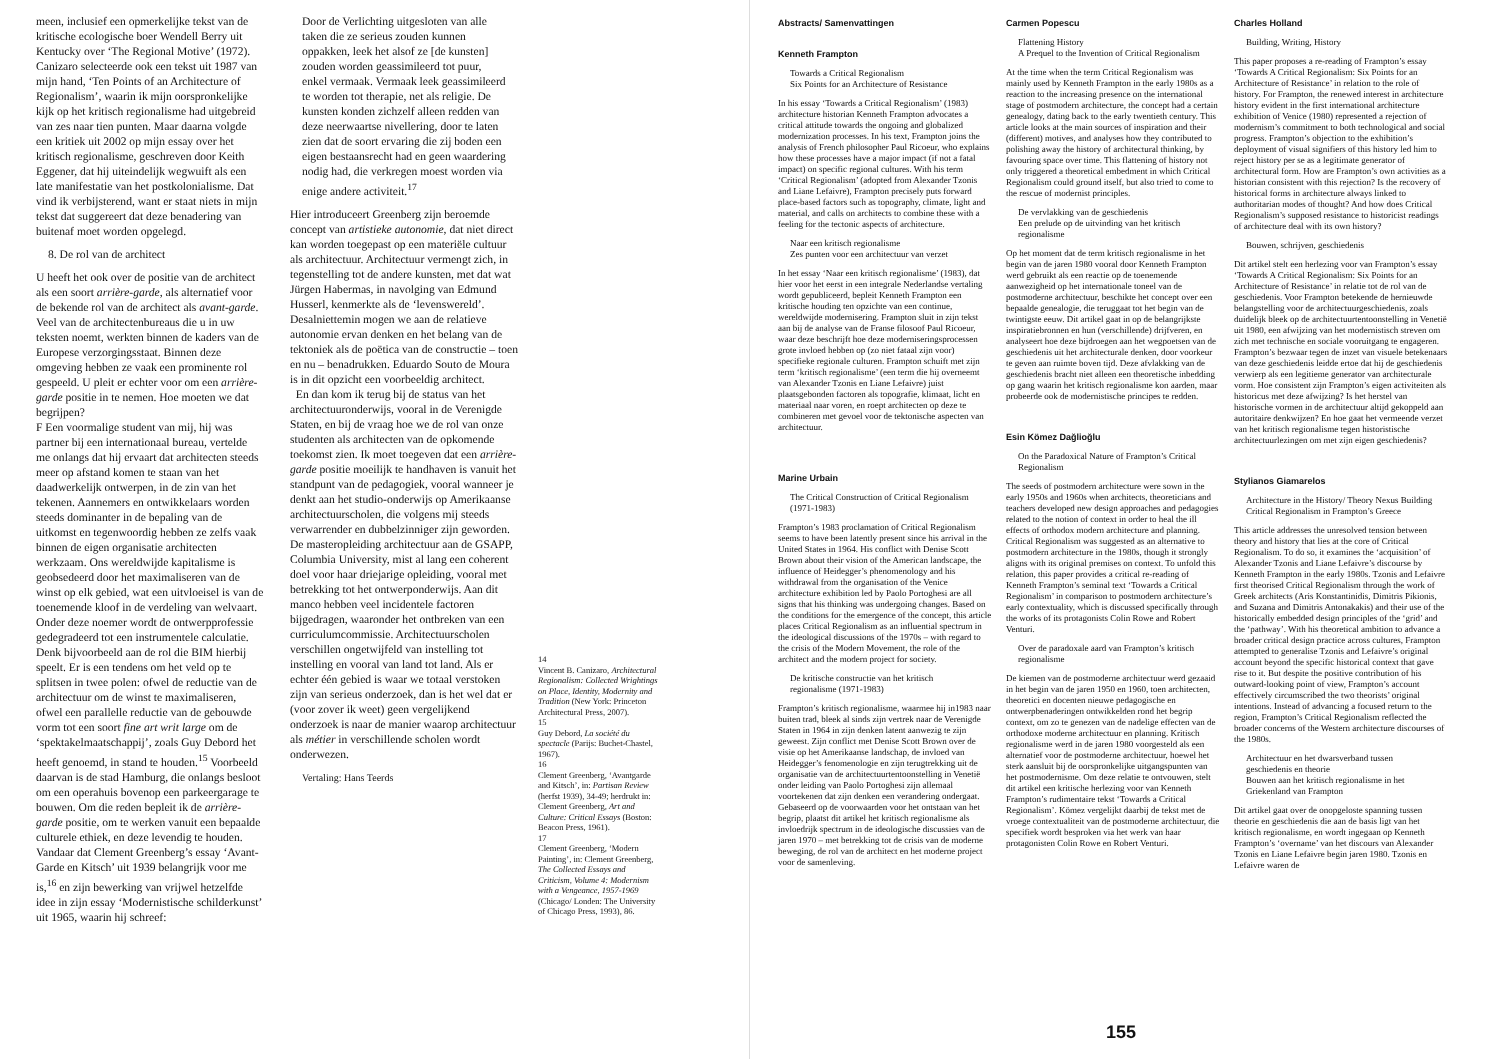meen, inclusief een opmerkelijke tekst van de kritische ecologische boer Wendell Berry uit Kentucky over ‘The Regional Motive’ (1972). Canizaro selecteerde ook een tekst uit 1987 van mijn hand, ‘Ten Points of an Architecture of Regionalism’, waarin ik mijn oorspronkelijke kijk op het kritisch regionalisme had uitgebreid van zes naar tien punten. Maar daarna volgde een kritiek uit 2002 op mijn essay over het kritisch regionalisme, geschreven door Keith Eggener, dat hij uiteindelijk wegwuift als een late manifestatie van het postkolonialisme. Dat vind ik verbijsterend, want er staat niets in mijn tekst dat suggereert dat deze benadering van buitenaf moet worden opgelegd.
8. De rol van de architect
U heeft het ook over de positie van de architect als een soort arrière-garde, als alternatief voor de bekende rol van de architect als avant-garde. Veel van de architectenbureaus die u in uw teksten noemt, werkten binnen de kaders van de Europese verzorgingsstaat. Binnen deze omgeving hebben ze vaak een prominente rol gespeeld. U pleit er echter voor om een arrière-garde positie in te nemen. Hoe moeten we dat begrijpen?
F Een voormalige student van mij, hij was partner bij een internationaal bureau, vertelde me onlangs dat hij ervaart dat architecten steeds meer op afstand komen te staan van het daadwerkelijk ontwerpen, in de zin van het tekenen. Aannemers en ontwikkelaars worden steeds dominanter in de bepaling van de uitkomst en tegenwoordig hebben ze zelfs vaak binnen de eigen organisatie architecten werkzaam. Ons wereldwijde kapitalisme is geobsedeerd door het maximaliseren van de winst op elk gebied, wat een uitvloeisel is van de toenemende kloof in de verdeling van welvaart. Onder deze noemer wordt de ontwerpprofessie gedegradeerd tot een instrumentele calculatie. Denk bijvoorbeeld aan de rol die BIM hierbij speelt. Er is een tendens om het veld op te splitsen in twee polen: ofwel de reductie van de architectuur om de winst te maximaliseren, ofwel een parallelle reductie van de gebouwde vorm tot een soort fine art writ large om de ‘spektakelmaatschappij’, zoals Guy Debord het heeft genoemd, in stand te houden.<sup>15</sup> Voorbeeld daarvan is de stad Hamburg, die onlangs besloot om een operahuis bovenop een parkeergarage te bouwen. Om die reden bepleit ik de arrière-garde positie, om te werken vanuit een bepaalde culturele ethiek, en deze levendig te houden. Vandaar dat Clement Greenberg’s essay ‘Avant-Garde en Kitsch’ uit 1939 belangrijk voor me is,<sup>16</sup> en zijn bewerking van vrijwel hetzelfde idee in zijn essay ‘Modernistische schilderkunst’ uit 1965, waarin hij schreef:
Door de Verlichting uitgesloten van alle taken die ze serieus zouden kunnen oppakken, leek het alsof ze [de kunsten] zouden worden geassimileerd tot puur, enkel vermaak. Vermaak leek geassimileerd te worden tot therapie, net als religie. De kunsten konden zichzelf alleen redden van deze neerwaartse nivellering, door te laten zien dat de soort ervaring die zij boden een eigen bestaansrecht had en geen waardering nodig had, die verkregen moest worden via enige andere activiteit.<sup>17</sup>
Hier introduceert Greenberg zijn beroemde concept van artistieke autonomie, dat niet direct kan worden toegepast op een materiële cultuur als architectuur. Architectuur vermengt zich, in tegenstelling tot de andere kunsten, met dat wat Jürgen Habermas, in navolging van Edmund Husserl, kenmerkte als de ‘levenswereld’. Desalniettemin mogen we aan de relatieve autonomie ervan denken en het belang van de tektoniek als de poëtica van de constructie – toen en nu – benadrukken. Eduardo Souto de Moura is in dit opzicht een voorbeeldig architect.
En dan kom ik terug bij de status van het architectuuronderwijs, vooral in de Verenigde Staten, en bij de vraag hoe we de rol van onze studenten als architecten van de opkomende toekomst zien. Ik moet toegeven dat een arrière-garde positie moeilijk te handhaven is vanuit het standpunt van de pedagogiek, vooral wanneer je denkt aan het studio-onderwijs op Amerikaanse architectuurscholen, die volgens mij steeds verwarrender en dubbelzinniger zijn geworden. De masteropleiding architectuur aan de GSAPP, Columbia University, mist al lang een coherent doel voor haar driejarige opleiding, vooral met betrekking tot het ontwerponderwijs. Aan dit manco hebben veel incidentele factoren bijgedragen, waaronder het ontbreken van een curriculumcommissie. Architectuurscholen verschillen ongetwijfeld van instelling tot instelling en vooral van land tot land. Als er echter één gebied is waar we totaal verstoken zijn van serieus onderzoek, dan is het wel dat er (voor zover ik weet) geen vergelijkend onderzoek is naar de manier waarop architectuur als métier in verschillende scholen wordt onderwezen.
Vertaling: Hans Teerds
14
Vincent B. Canizaro, Architectural Regionalism: Collected Wrightings on Place, Identity, Modernity and Tradition (New York: Princeton Architectural Press, 2007).
15
Guy Debord, La société du spectacle (Parijs: Buchet-Chastel, 1967).
16
Clement Greenberg, ‘Avantgarde and Kitsch’, in: Partisan Review (herfst 1939), 34-49; herdrukt in: Clement Greenberg, Art and Culture: Critical Essays (Boston: Beacon Press, 1961).
17
Clement Greenberg, ‘Modern Painting’, in: Clement Greenberg, The Collected Essays and Criticism, Volume 4: Modernism with a Vengeance, 1957-1969 (Chicago/ Londen: The University of Chicago Press, 1993), 86.
Abstracts/ Samenvattingen
Kenneth Frampton
Towards a Critical Regionalism
Six Points for an Architecture of Resistance
In his essay ‘Towards a Critical Regionalism’ (1983) architecture historian Kenneth Frampton advocates a critical attitude towards the ongoing and globalized modernization processes. In his text, Frampton joins the analysis of French philosopher Paul Ricoeur, who explains how these processes have a major impact (if not a fatal impact) on specific regional cultures. With his term ‘Critical Regionalism’ (adopted from Alexander Tzonis and Liane Lefaivre), Frampton precisely puts forward place-based factors such as topography, climate, light and material, and calls on architects to combine these with a feeling for the tectonic aspects of architecture.
Naar een kritisch regionalisme
Zes punten voor een architectuur van verzet
In het essay ‘Naar een kritisch regionalisme’ (1983), dat hier voor het eerst in een integrale Nederlandse vertaling wordt gepubliceerd, bepleit Kenneth Frampton een kritische houding ten opzichte van een continue, wereldwijde modernisering. Frampton sluit in zijn tekst aan bij de analyse van de Franse filosoof Paul Ricoeur, waar deze beschrijft hoe deze moderniseringsprocessen grote invloed hebben op (zo niet fataal zijn voor) specifieke regionale culturen. Frampton schuift met zijn term ‘kritisch regionalisme’ (een term die hij overneemt van Alexander Tzonis en Liane Lefaivre) juist plaatsgebonden factoren als topografie, klimaat, licht en materiaal naar voren, en roept architecten op deze te combineren met gevoel voor de tektonische aspecten van architectuur.
Marine Urbain
The Critical Construction of Critical Regionalism (1971-1983)
Frampton’s 1983 proclamation of Critical Regionalism seems to have been latently present since his arrival in the United States in 1964. His conflict with Denise Scott Brown about their vision of the American landscape, the influence of Heidegger’s phenomenology and his withdrawal from the organisation of the Venice architecture exhibition led by Paolo Portoghesi are all signs that his thinking was undergoing changes. Based on the conditions for the emergence of the concept, this article places Critical Regionalism as an influential spectrum in the ideological discussions of the 1970s – with regard to the crisis of the Modern Movement, the role of the architect and the modern project for society.
De kritische constructie van het kritisch regionalisme (1971-1983)
Frampton’s kritisch regionalisme, waarmee hij in1983 naar buiten trad, bleek al sinds zijn vertrek naar de Verenigde Staten in 1964 in zijn denken latent aanwezig te zijn geweest. Zijn conflict met Denise Scott Brown over de visie op het Amerikaanse landschap, de invloed van Heidegger’s fenomenologie en zijn terugtrekking uit de organisatie van de architectuurtentoonstelling in Venetië onder leiding van Paolo Portoghesi zijn allemaal voortekenen dat zijn denken een verandering ondergaat. Gebaseerd op de voorwaarden voor het ontstaan van het begrip, plaatst dit artikel het kritisch regionalisme als invloedrijk spectrum in de ideologische discussies van de jaren 1970 – met betrekking tot de crisis van de moderne beweging, de rol van de architect en het moderne project voor de samenleving.
Carmen Popescu
Flattening History
A Prequel to the Invention of Critical Regionalism
At the time when the term Critical Regionalism was mainly used by Kenneth Frampton in the early 1980s as a reaction to the increasing presence on the international stage of postmodern architecture, the concept had a certain genealogy, dating back to the early twentieth century. This article looks at the main sources of inspiration and their (different) motives, and analyses how they contributed to polishing away the history of architectural thinking, by favouring space over time. This flattening of history not only triggered a theoretical embedment in which Critical Regionalism could ground itself, but also tried to come to the rescue of modernist principles.
De vervlakking van de geschiedenis
Een prelude op de uitvinding van het kritisch regionalisme
Op het moment dat de term kritisch regionalisme in het begin van de jaren 1980 vooral door Kenneth Frampton werd gebruikt als een reactie op de toenemende aanwezigheid op het internationale toneel van de postmoderne architectuur, beschikte het concept over een bepaalde genealogie, die teruggaat tot het begin van de twintigste eeuw. Dit artikel gaat in op de belangrijkste inspiratiebronnen en hun (verschillende) drijfveren, en analyseert hoe deze bijdroegen aan het wegpoetsen van de geschiedenis uit het architecturale denken, door voorkeur te geven aan ruimte boven tijd. Deze afvlakking van de geschiedenis bracht niet alleen een theoretische inbedding op gang waarin het kritisch regionalisme kon aarden, maar probeerde ook de modernistische principes te redden.
Esin Kömez Dağlioğlu
On the Paradoxical Nature of Frampton’s Critical Regionalism
The seeds of postmodern architecture were sown in the early 1950s and 1960s when architects, theoreticians and teachers developed new design approaches and pedagogies related to the notion of context in order to heal the ill effects of orthodox modern architecture and planning. Critical Regionalism was suggested as an alternative to postmodern architecture in the 1980s, though it strongly aligns with its original premises on context. To unfold this relation, this paper provides a critical re-reading of Kenneth Frampton’s seminal text ‘Towards a Critical Regionalism’ in comparison to postmodern architecture’s early contextuality, which is discussed specifically through the works of its protagonists Colin Rowe and Robert Venturi.
Over de paradoxale aard van Frampton’s kritisch regionalisme
De kiemen van de postmoderne architectuur werd gezaaid in het begin van de jaren 1950 en 1960, toen architecten, theoretici en docenten nieuwe pedagogische en ontwerpbenaderingen ontwikkelden rond het begrip context, om zo te genezen van de nadelige effecten van de orthodoxe moderne architectuur en planning. Kritisch regionalisme werd in de jaren 1980 voorgesteld als een alternatief voor de postmoderne architectuur, hoewel het sterk aansluit bij de oorspronkelijke uitgangspunten van het postmodernisme. Om deze relatie te ontvouwen, stelt dit artikel een kritische herlezing voor van Kenneth Frampton’s rudimentaire tekst ‘Towards a Critical Regionalism’. Kömez vergelijkt daarbij de tekst met de vroege contextualiteit van de postmoderne architectuur, die specifiek wordt besproken via het werk van haar protagonisten Colin Rowe en Robert Venturi.
Charles Holland
Building, Writing, History
This paper proposes a re-reading of Frampton’s essay ‘Towards A Critical Regionalism: Six Points for an Architecture of Resistance’ in relation to the role of history. For Frampton, the renewed interest in architecture history evident in the first international architecture exhibition of Venice (1980) represented a rejection of modernism’s commitment to both technological and social progress. Frampton’s objection to the exhibition’s deployment of visual signifiers of this history led him to reject history per se as a legitimate generator of architectural form. How are Frampton’s own activities as a historian consistent with this rejection? Is the recovery of historical forms in architecture always linked to authoritarian modes of thought? And how does Critical Regionalism’s supposed resistance to historicist readings of architecture deal with its own history?
Bouwen, schrijven, geschiedenis
Dit artikel stelt een herlezing voor van Frampton’s essay ‘Towards A Critical Regionalism: Six Points for an Architecture of Resistance’ in relatie tot de rol van de geschiedenis. Voor Frampton betekende de hernieuwde belangstelling voor de architectuurgeschiedenis, zoals duidelijk bleek op de architectuurtentoonstelling in Venetië uit 1980, een afwijzing van het modernistisch streven om zich met technische en sociale vooruitgang te engageren. Frampton’s bezwaar tegen de inzet van visuele betekenaars van deze geschiedenis leidde ertoe dat hij de geschiedenis verwierp als een legitieme generator van architecturale vorm. Hoe consistent zijn Frampton’s eigen activiteiten als historicus met deze afwijzing? Is het herstel van historische vormen in de architectuur altijd gekoppeld aan autoritaire denkwijzen? En hoe gaat het vermeende verzet van het kritisch regionalisme tegen historistische architectuurlezingen om met zijn eigen geschiedenis?
Stylianos Giamarelos
Architecture in the History/ Theory Nexus Building Critical Regionalism in Frampton’s Greece
This article addresses the unresolved tension between theory and history that lies at the core of Critical Regionalism. To do so, it examines the ‘acquisition’ of Alexander Tzonis and Liane Lefaivre’s discourse by Kenneth Frampton in the early 1980s. Tzonis and Lefaivre first theorised Critical Regionalism through the work of Greek architects (Aris Konstantinidis, Dimitris Pikionis, and Suzana and Dimitris Antonakakis) and their use of the historically embedded design principles of the ‘grid’ and the ‘pathway’. With his theoretical ambition to advance a broader critical design practice across cultures, Frampton attempted to generalise Tzonis and Lefaivre’s original account beyond the specific historical context that gave rise to it. But despite the positive contribution of his outward-looking point of view, Frampton’s account effectively circumscribed the two theorists’ original intentions. Instead of advancing a focused return to the region, Frampton’s Critical Regionalism reflected the broader concerns of the Western architecture discourses of the 1980s.
Architectuur en het dwarsverband tussen geschiedenis en theorie
Bouwen aan het kritisch regionalisme in het Griekenland van Frampton
Dit artikel gaat over de onopgeloste spanning tussen theorie en geschiedenis die aan de basis ligt van het kritisch regionalisme, en wordt ingegaan op Kenneth Frampton’s ‘overname’ van het discours van Alexander Tzonis en Liane Lefaivre begin jaren 1980. Tzonis en Lefaivre waren de
155